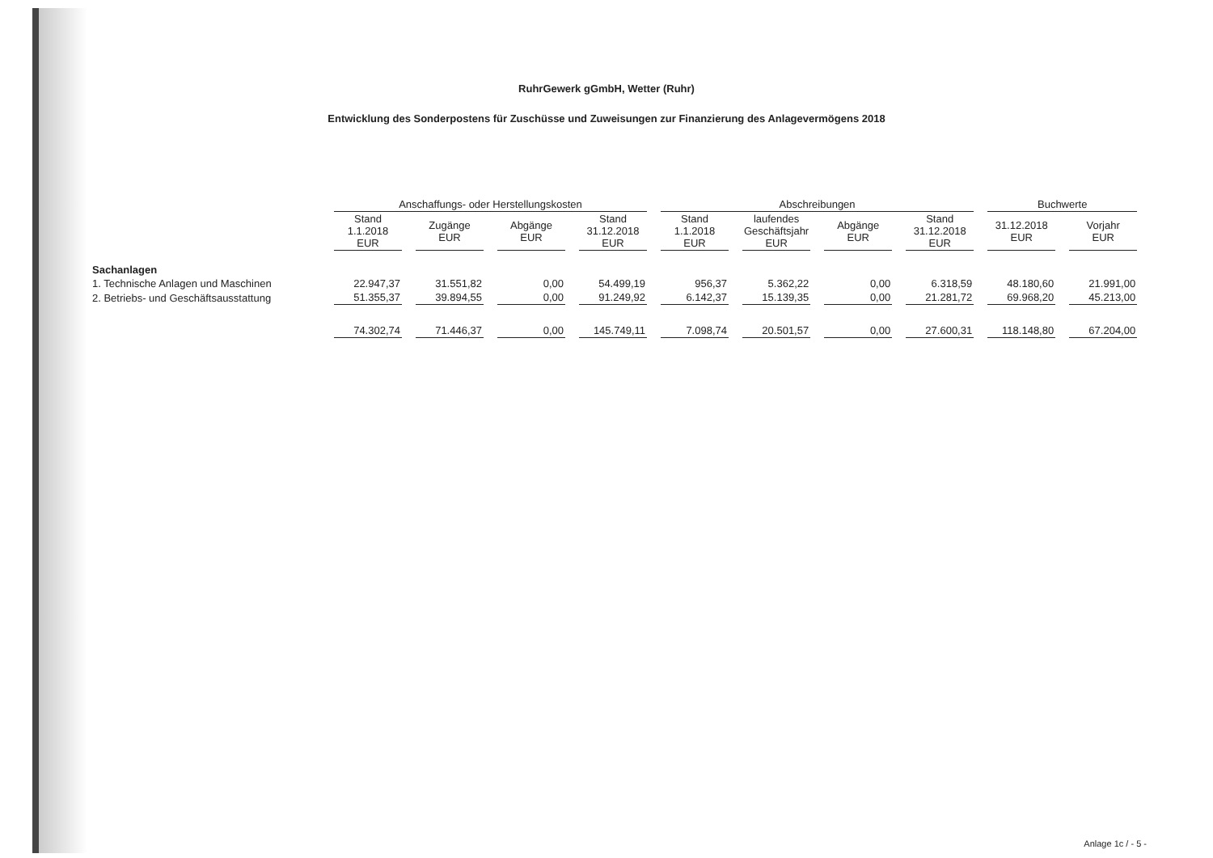RuhrGewerk gGmbH, Wetter (Ruhr)
Entwicklung des Sonderpostens für Zuschüsse und Zuweisungen zur Finanzierung des Anlagevermögens 2018
| | Anschaffungs- oder Herstellungskosten | | | | Abschreibungen | | | | Buchwerte | |
| --- | --- | --- | --- | --- | --- | --- | --- | --- | --- | --- |
| | Stand 1.1.2018 EUR | Zugänge EUR | Abgänge EUR | Stand 31.12.2018 EUR | Stand 1.1.2018 EUR | laufendes Geschäftsjahr EUR | Abgänge EUR | Stand 31.12.2018 EUR | 31.12.2018 EUR | Vorjahr EUR |
| Sachanlagen | | | | | | | | | | |
| 1. Technische Anlagen und Maschinen | 22.947,37 | 31.551,82 | 0,00 | 54.499,19 | 956,37 | 5.362,22 | 0,00 | 6.318,59 | 48.180,60 | 21.991,00 |
| 2. Betriebs- und Geschäftsausstattung | 51.355,37 | 39.894,55 | 0,00 | 91.249,92 | 6.142,37 | 15.139,35 | 0,00 | 21.281,72 | 69.968,20 | 45.213,00 |
| | 74.302,74 | 71.446,37 | 0,00 | 145.749,11 | 7.098,74 | 20.501,57 | 0,00 | 27.600,31 | 118.148,80 | 67.204,00 |
Anlage 1c / - 5 -